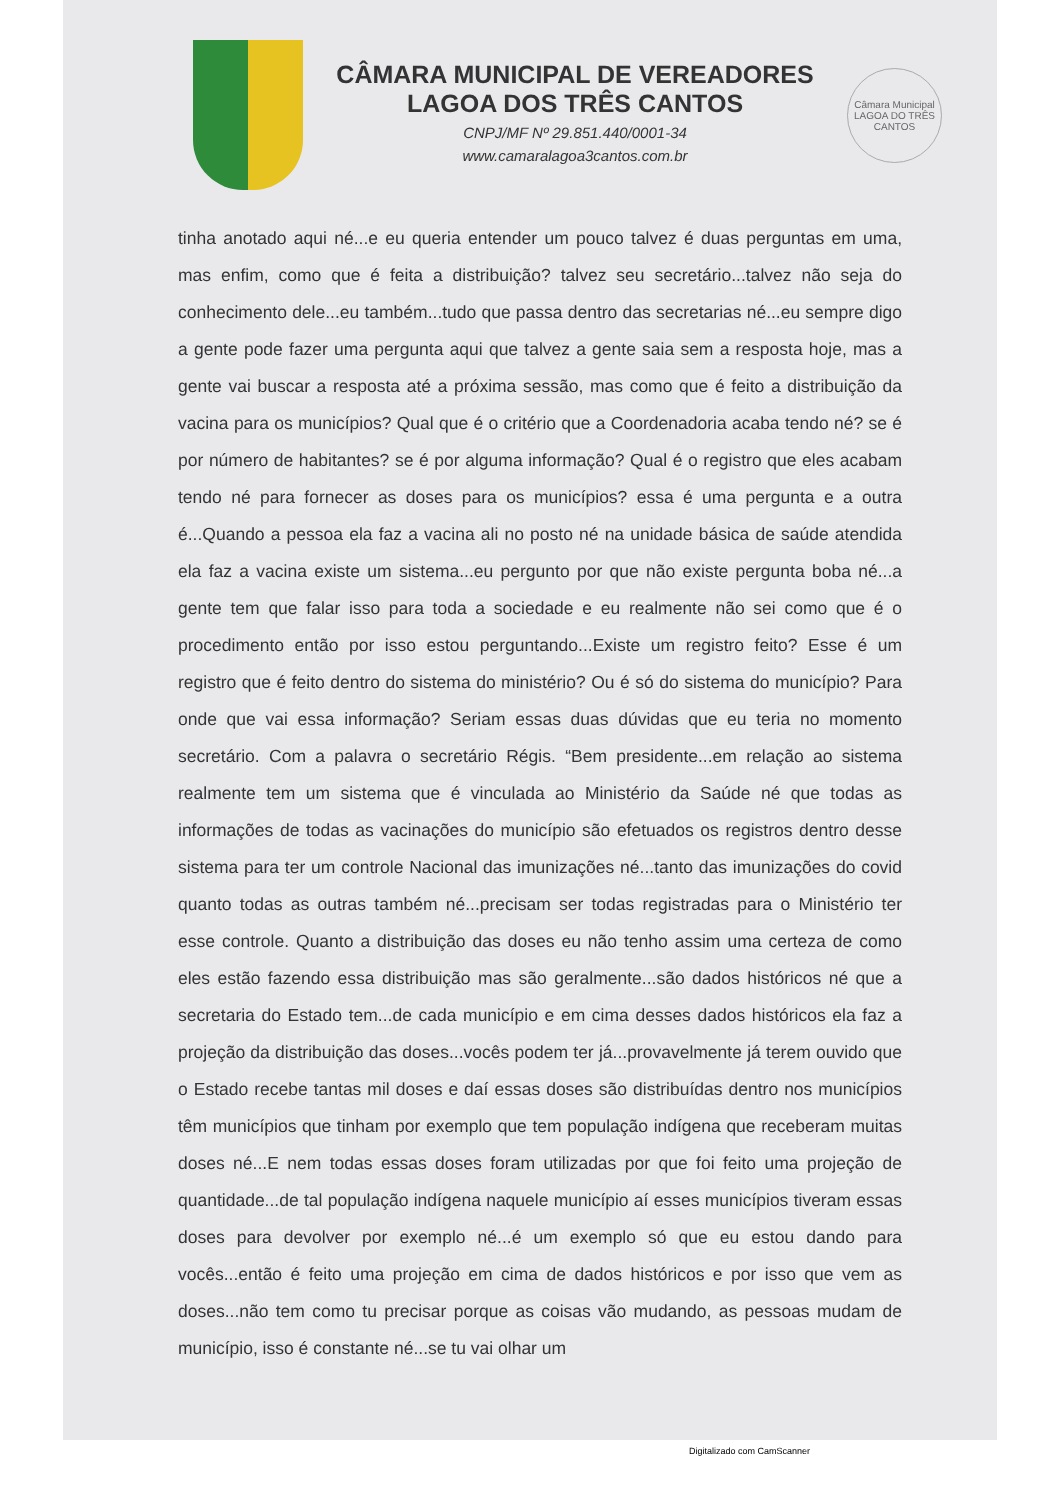CÂMARA MUNICIPAL DE VEREADORES
LAGOA DOS TRÊS CANTOS
CNPJ/MF Nº 29.851.440/0001-34
www.camaralagoa3cantos.com.br
Câmara Municipal LAGOA DO TRÊS CANTOS
tinha anotado aqui né...e eu queria entender um pouco talvez é duas perguntas em uma, mas enfim, como que é feita a distribuição? talvez seu secretário...talvez não seja do conhecimento dele...eu também...tudo que passa dentro das secretarias né...eu sempre digo a gente pode fazer uma pergunta aqui que talvez a gente saia sem a resposta hoje, mas a gente vai buscar a resposta até a próxima sessão, mas como que é feito a distribuição da vacina para os municípios? Qual que é o critério que a Coordenadoria acaba tendo né? se é por número de habitantes? se é por alguma informação? Qual é o registro que eles acabam tendo né para fornecer as doses para os municípios? essa é uma pergunta e a outra é...Quando a pessoa ela faz a vacina ali no posto né na unidade básica de saúde atendida ela faz a vacina existe um sistema...eu pergunto por que não existe pergunta boba né...a gente tem que falar isso para toda a sociedade e eu realmente não sei como que é o procedimento então por isso estou perguntando...Existe um registro feito? Esse é um registro que é feito dentro do sistema do ministério? Ou é só do sistema do município? Para onde que vai essa informação? Seriam essas duas dúvidas que eu teria no momento secretário. Com a palavra o secretário Régis. “Bem presidente...em relação ao sistema realmente tem um sistema que é vinculada ao Ministério da Saúde né que todas as informações de todas as vacinações do município são efetuados os registros dentro desse sistema para ter um controle Nacional das imunizações né...tanto das imunizações do covid quanto todas as outras também né...precisam ser todas registradas para o Ministério ter esse controle. Quanto a distribuição das doses eu não tenho assim uma certeza de como eles estão fazendo essa distribuição mas são geralmente...são dados históricos né que a secretaria do Estado tem...de cada município e em cima desses dados históricos ela faz a projeção da distribuição das doses...vocês podem ter já...provavelmente já terem ouvido que o Estado recebe tantas mil doses e daí essas doses são distribuídas dentro nos municípios têm municípios que tinham por exemplo que tem população indígena que receberam muitas doses né...E nem todas essas doses foram utilizadas por que foi feito uma projeção de quantidade...de tal população indígena naquele município aí esses municípios tiveram essas doses para devolver por exemplo né...é um exemplo só que eu estou dando para vocês...então é feito uma projeção em cima de dados históricos e por isso que vem as doses...não tem como tu precisar porque as coisas vão mudando, as pessoas mudam de município, isso é constante né...se tu vai olhar um
Digitalizado com CamScanner